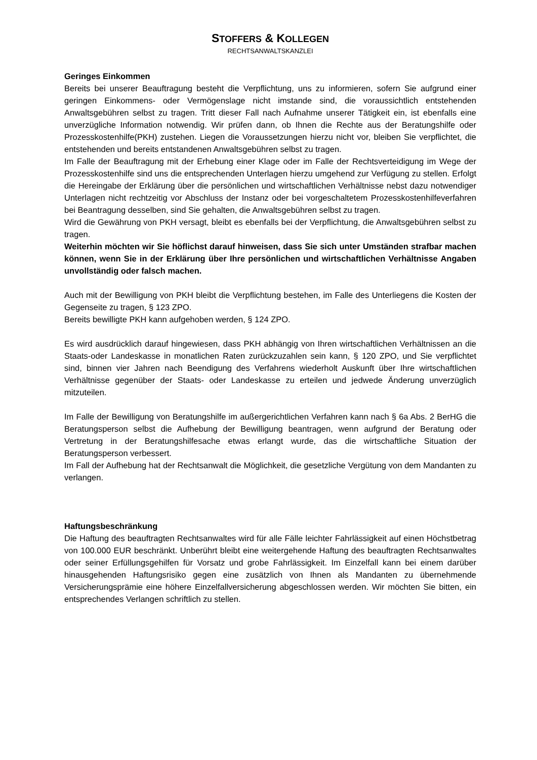STOFFERS & KOLLEGEN
RECHTSANWALTSKANZLEI
Geringes Einkommen
Bereits bei unserer Beauftragung besteht die Verpflichtung, uns zu informieren, sofern Sie aufgrund einer geringen Einkommens- oder Vermögenslage nicht imstande sind, die voraussichtlich entstehenden Anwaltsgebühren selbst zu tragen. Tritt dieser Fall nach Aufnahme unserer Tätigkeit ein, ist ebenfalls eine unverzügliche Information notwendig. Wir prüfen dann, ob Ihnen die Rechte aus der Beratungshilfe oder Prozesskostenhilfe(PKH) zustehen. Liegen die Voraussetzungen hierzu nicht vor, bleiben Sie verpflichtet, die entstehenden und bereits entstandenen Anwaltsgebühren selbst zu tragen.
Im Falle der Beauftragung mit der Erhebung einer Klage oder im Falle der Rechtsverteidigung im Wege der Prozesskostenhilfe sind uns die entsprechenden Unterlagen hierzu umgehend zur Verfügung zu stellen. Erfolgt die Hereingabe der Erklärung über die persönlichen und wirtschaftlichen Verhältnisse nebst dazu notwendiger Unterlagen nicht rechtzeitig vor Abschluss der Instanz oder bei vorgeschaltetem Prozesskostenhilfeverfahren bei Beantragung desselben, sind Sie gehalten, die Anwaltsgebühren selbst zu tragen.
Wird die Gewährung von PKH versagt, bleibt es ebenfalls bei der Verpflichtung, die Anwaltsgebühren selbst zu tragen.
Weiterhin möchten wir Sie höflichst darauf hinweisen, dass Sie sich unter Umständen strafbar machen können, wenn Sie in der Erklärung über Ihre persönlichen und wirtschaftlichen Verhältnisse Angaben unvollständig oder falsch machen.
Auch mit der Bewilligung von PKH bleibt die Verpflichtung bestehen, im Falle des Unterliegens die Kosten der Gegenseite zu tragen, § 123 ZPO.
Bereits bewilligte PKH kann aufgehoben werden, § 124 ZPO.
Es wird ausdrücklich darauf hingewiesen, dass PKH abhängig von Ihren wirtschaftlichen Verhältnissen an die Staats-oder Landeskasse in monatlichen Raten zurückzuzahlen sein kann, § 120 ZPO, und Sie verpflichtet sind, binnen vier Jahren nach Beendigung des Verfahrens wiederholt Auskunft über Ihre wirtschaftlichen Verhältnisse gegenüber der Staats- oder Landeskasse zu erteilen und jedwede Änderung unverzüglich mitzuteilen.
Im Falle der Bewilligung von Beratungshilfe im außergerichtlichen Verfahren kann nach § 6a Abs. 2 BerHG die Beratungsperson selbst die Aufhebung der Bewilligung beantragen, wenn aufgrund der Beratung oder Vertretung in der Beratungshilfesache etwas erlangt wurde, das die wirtschaftliche Situation der Beratungsperson verbessert.
Im Fall der Aufhebung hat der Rechtsanwalt die Möglichkeit, die gesetzliche Vergütung von dem Mandanten zu verlangen.
Haftungsbeschränkung
Die Haftung des beauftragten Rechtsanwaltes wird für alle Fälle leichter Fahrlässigkeit auf einen Höchstbetrag von 100.000 EUR beschränkt. Unberührt bleibt eine weitergehende Haftung des beauftragten Rechtsanwaltes oder seiner Erfüllungsgehilfen für Vorsatz und grobe Fahrlässigkeit. Im Einzelfall kann bei einem darüber hinausgehenden Haftungsrisiko gegen eine zusätzlich von Ihnen als Mandanten zu übernehmende Versicherungsprämie eine höhere Einzelfallversicherung abgeschlossen werden. Wir möchten Sie bitten, ein entsprechendes Verlangen schriftlich zu stellen.